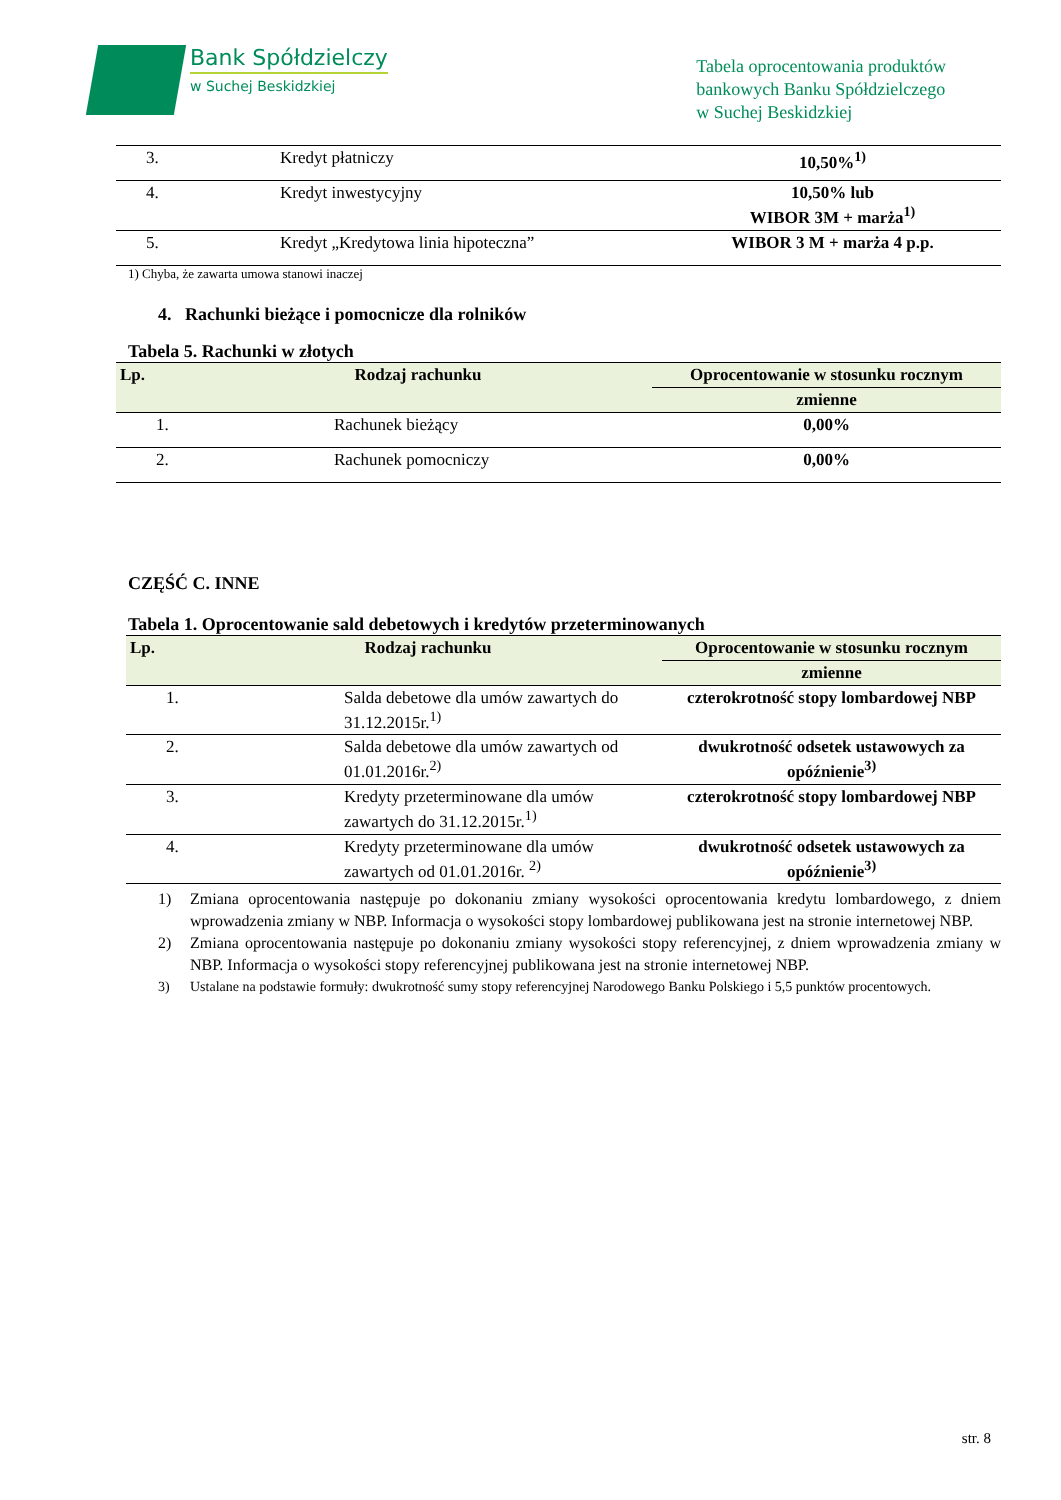Bank Spółdzielczy
w Suchej Beskidzkiej
Tabela oprocentowania produktów
bankowych Banku Spółdzielczego
w Suchej Beskidzkiej
| 3. | Kredyt płatniczy | 10,50%<sup>1)</sup> |
| 4. | Kredyt inwestycyjny | 10,50% lub WIBOR 3M + marża<sup>1)</sup> |
| 5. | Kredyt „Kredytowa linia hipoteczna” | WIBOR 3 M + marża 4 p.p. |
1) Chyba, że zawarta umowa stanowi inaczej
4. Rachunki bieżące i pomocnicze dla rolników
Tabela 5. Rachunki w złotych
| Lp. | Rodzaj rachunku | Oprocentowanie w stosunku rocznym |
| --- | --- | --- |
| | | zmienne |
| 1. | Rachunek bieżący | 0,00% |
| 2. | Rachunek pomocniczy | 0,00% |
CZĘŚĆ C. INNE
Tabela 1. Oprocentowanie sald debetowych i kredytów przeterminowanych
| Lp. | Rodzaj rachunku | Oprocentowanie w stosunku rocznym |
| --- | --- | --- |
| | | zmienne |
| 1. | Salda debetowe dla umów zawartych do 31.12.2015r.<sup>1)</sup> | czterokrotność stopy lombardowej NBP |
| 2. | Salda debetowe dla umów zawartych od 01.01.2016r.<sup>2)</sup> | dwukrotność odsetek ustawowych za opóźnienie<sup>3)</sup> |
| 3. | Kredyty przeterminowane dla umów zawartych do 31.12.2015r.<sup>1)</sup> | czterokrotność stopy lombardowej NBP |
| 4. | Kredyty przeterminowane dla umów zawartych od 01.01.2016r. <sup>2)</sup> | dwukrotność odsetek ustawowych za opóźnienie<sup>3)</sup> |
1) Zmiana oprocentowania następuje po dokonaniu zmiany wysokości oprocentowania kredytu lombardowego, z dniem wprowadzenia zmiany w NBP. Informacja o wysokości stopy lombardowej publikowana jest na stronie internetowej NBP.
2) Zmiana oprocentowania następuje po dokonaniu zmiany wysokości stopy referencyjnej, z dniem wprowadzenia zmiany w NBP. Informacja o wysokości stopy referencyjnej publikowana jest na stronie internetowej NBP.
3) Ustalane na podstawie formuły: dwukrotność sumy stopy referencyjnej Narodowego Banku Polskiego i 5,5 punktów procentowych.
str. 8